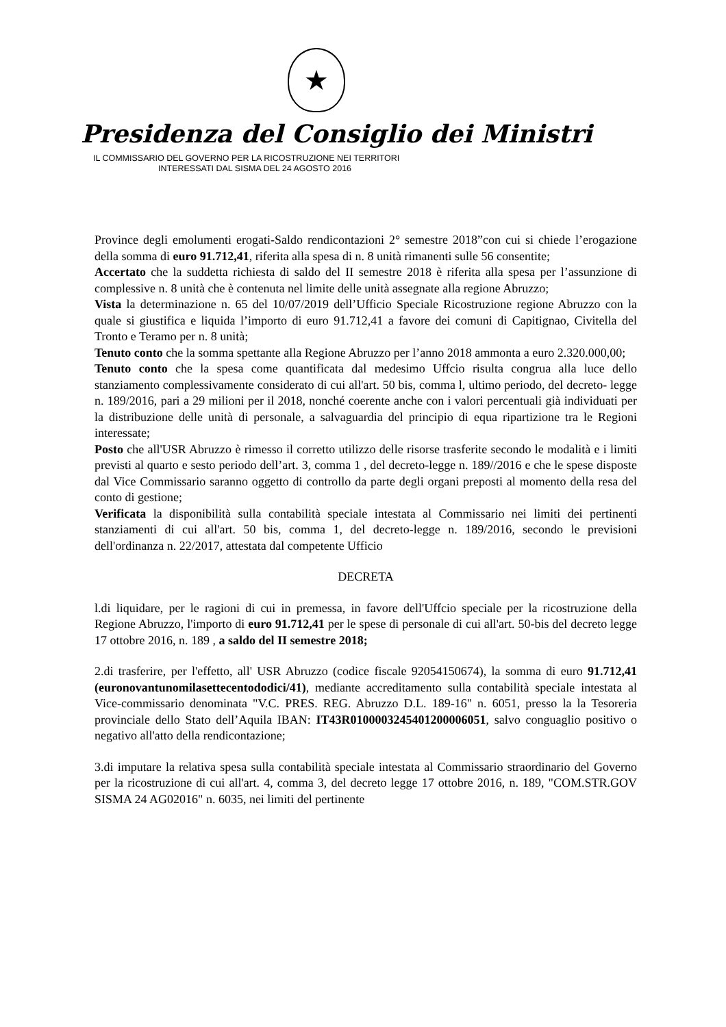★
Presidenza del Consiglio dei Ministri
IL COMMISSARIO DEL GOVERNO PER LA RICOSTRUZIONE NEI TERRITORI
INTERESSATI DAL SISMA DEL 24 AGOSTO 2016
Province degli emolumenti erogati-Saldo rendicontazioni 2° semestre 2018”con cui si chiede l’erogazione della somma di euro 91.712,41, riferita alla spesa di n. 8 unità rimanenti sulle 56 consentite;
Accertato che la suddetta richiesta di saldo del II semestre 2018 è riferita alla spesa per l’assunzione di complessive n. 8 unità che è contenuta nel limite delle unità assegnate alla regione Abruzzo;
Vista la determinazione n. 65 del 10/07/2019 dell’Ufficio Speciale Ricostruzione regione Abruzzo con la quale si giustifica e liquida l’importo di euro 91.712,41 a favore dei comuni di Capitignao, Civitella del Tronto e Teramo per n. 8 unità;
Tenuto conto che la somma spettante alla Regione Abruzzo per l’anno 2018 ammonta a euro 2.320.000,00;
Tenuto conto che la spesa come quantificata dal medesimo Uffcio risulta congrua alla luce dello stanziamento complessivamente considerato di cui all'art. 50 bis, comma l, ultimo periodo, del decreto- legge n. 189/2016, pari a 29 milioni per il 2018, nonché coerente anche con i valori percentuali già individuati per la distribuzione delle unità di personale, a salvaguardia del principio di equa ripartizione tra le Regioni interessate;
Posto che all'USR Abruzzo è rimesso il corretto utilizzo delle risorse trasferite secondo le modalità e i limiti previsti al quarto e sesto periodo dell’art. 3, comma 1 , del decreto-legge n. 189//2016 e che le spese disposte dal Vice Commissario saranno oggetto di controllo da parte degli organi preposti al momento della resa del conto di gestione;
Verificata la disponibilità sulla contabilità speciale intestata al Commissario nei limiti dei pertinenti stanziamenti di cui all'art. 50 bis, comma 1, del decreto-legge n. 189/2016, secondo le previsioni dell'ordinanza n. 22/2017, attestata dal competente Ufficio
DECRETA
l.di liquidare, per le ragioni di cui in premessa, in favore dell'Uffcio speciale per la ricostruzione della Regione Abruzzo, l'importo di euro 91.712,41 per le spese di personale di cui all'art. 50-bis del decreto legge 17 ottobre 2016, n. 189 , a saldo del II semestre 2018;
2.di trasferire, per l'effetto, all' USR Abruzzo (codice fiscale 92054150674), la somma di euro 91.712,41 (euronovantunomilasettecentododici/41), mediante accreditamento sulla contabilità speciale intestata al Vice-commissario denominata "V.C. PRES. REG. Abruzzo D.L. 189-16" n. 6051, presso la la Tesoreria provinciale dello Stato dell’Aquila IBAN: IT43R0100003245401200006051, salvo conguaglio positivo o negativo all'atto della rendicontazione;
3.di imputare la relativa spesa sulla contabilità speciale intestata al Commissario straordinario del Governo per la ricostruzione di cui all'art. 4, comma 3, del decreto legge 17 ottobre 2016, n. 189, "COM.STR.GOV SISMA 24 AG02016" n. 6035, nei limiti del pertinente